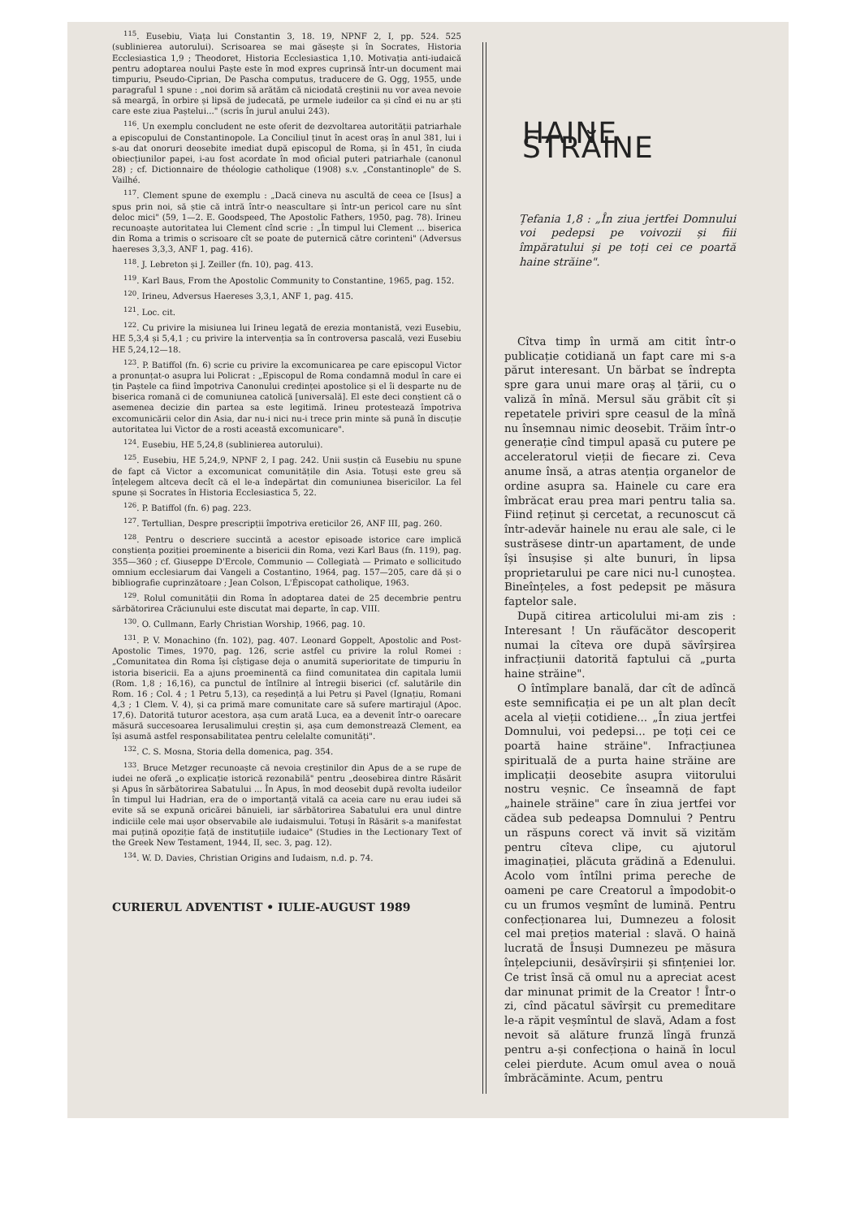<sup>115</sup>. Eusebiu, Viața lui Constantin 3, 18. 19, NPNF 2, I, pp. 524. 525 (sublinierea autorului). Scrisoarea se mai găsește și în Socrates, Historia Ecclesiastica 1,9 ; Theodoret, Historia Ecclesiastica 1,10. Motivația anti-iudaică pentru adoptarea noului Paște este în mod expres cuprinsă într-un document mai timpuriu, Pseudo-Ciprian, De Pascha computus, traducere de G. Ogg, 1955, unde paragraful 1 spune : „noi dorim să arătăm că niciodată creștinii nu vor avea nevoie să meargă, în orbire și lipsă de judecată, pe urmele iudeilor ca și cînd ei nu ar ști care este ziua Paștelui..." (scris în jurul anului 243).
<sup>116</sup>. Un exemplu concludent ne este oferit de dezvoltarea autorității patriarhale a episcopului de Constantinopole. La Conciliul ținut în acest oraș în anul 381, lui i s-au dat onoruri deosebite imediat după episcopul de Roma, și în 451, în ciuda obiecțiunilor papei, i-au fost acordate în mod oficial puteri patriarhale (canonul 28) ; cf. Dictionnaire de théologie catholique (1908) s.v. „Constantinople" de S. Vailhé.
<sup>117</sup>. Clement spune de exemplu : „Dacă cineva nu ascultă de ceea ce [Isus] a spus prin noi, să știe că intră într-o neascultare și într-un pericol care nu sînt deloc mici" (59, 1—2. E. Goodspeed, The Apostolic Fathers, 1950, pag. 78). Irineu recunoaște autoritatea lui Clement cînd scrie : „În timpul lui Clement ... biserica din Roma a trimis o scrisoare cît se poate de puternică către corinteni" (Adversus haereses 3,3,3, ANF 1, pag. 416).
<sup>118</sup>. J. Lebreton și J. Zeiller (fn. 10), pag. 413.
<sup>119</sup>. Karl Baus, From the Apostolic Community to Constantine, 1965, pag. 152.
<sup>120</sup>. Irineu, Adversus Haereses 3,3,1, ANF 1, pag. 415.
<sup>121</sup>. Loc. cit.
<sup>122</sup>. Cu privire la misiunea lui Irineu legată de erezia montanistă, vezi Eusebiu, HE 5,3,4 și 5,4,1 ; cu privire la intervenția sa în controversa pascală, vezi Eusebiu HE 5,24,12—18.
<sup>123</sup>. P. Batiffol (fn. 6) scrie cu privire la excomunicarea pe care episcopul Victor a pronunțat-o asupra lui Policrat : „Episcopul de Roma condamnă modul în care ei țin Paștele ca fiind împotriva Canonului credinței apostolice și el îi desparte nu de biserica romană ci de comuniunea catolică [universală]. El este deci conștient că o asemenea decizie din partea sa este legitimă. Irineu protestează împotriva excomunicării celor din Asia, dar nu-i nici nu-i trece prin minte să pună în discuție autoritatea lui Victor de a rosti această excomunicare".
<sup>124</sup>. Eusebiu, HE 5,24,8 (sublinierea autorului).
<sup>125</sup>. Eusebiu, HE 5,24,9, NPNF 2, I pag. 242. Unii susțin că Eusebiu nu spune de fapt că Victor a excomunicat comunitățile din Asia. Totuși este greu să înțelegem altceva decît că el le-a îndepărtat din comuniunea bisericilor. La fel spune și Socrates în Historia Ecclesiastica 5, 22.
<sup>126</sup>. P. Batiffol (fn. 6) pag. 223.
<sup>127</sup>. Tertullian, Despre prescripții împotriva ereticilor 26, ANF III, pag. 260.
<sup>128</sup>. Pentru o descriere succintă a acestor episoade istorice care implică conștiența poziției proeminente a bisericii din Roma, vezi Karl Baus (fn. 119), pag. 355—360 ; cf. Giuseppe D'Ercole, Communio — Collegiatà — Primato e sollicitudo omnium ecclesiarum dai Vangeli a Costantino, 1964, pag. 157—205, care dă și o bibliografie cuprinzătoare ; Jean Colson, L'Épiscopat catholique, 1963.
<sup>129</sup>. Rolul comunității din Roma în adoptarea datei de 25 decembrie pentru sărbătorirea Crăciunului este discutat mai departe, în cap. VIII.
<sup>130</sup>. O. Cullmann, Early Christian Worship, 1966, pag. 10.
<sup>131</sup>. P. V. Monachino (fn. 102), pag. 407. Leonard Goppelt, Apostolic and Post-Apostolic Times, 1970, pag. 126, scrie astfel cu privire la rolul Romei : „Comunitatea din Roma își cîștigase deja o anumită superioritate de timpuriu în istoria bisericii. Ea a ajuns proeminentă ca fiind comunitatea din capitala lumii (Rom. 1,8 ; 16,16), ca punctul de întîlnire al întregii biserici (cf. salutările din Rom. 16 ; Col. 4 ; 1 Petru 5,13), ca reședință a lui Petru și Pavel (Ignațiu, Romani 4,3 ; 1 Clem. V. 4), și ca primă mare comunitate care să sufere martirajul (Apoc. 17,6). Datorită tuturor acestora, așa cum arată Luca, ea a devenit într-o oarecare măsură succesoarea Ierusalimului creștin și, așa cum demonstrează Clement, ea își asumă astfel responsabilitatea pentru celelalte comunități".
<sup>132</sup>. C. S. Mosna, Storia della domenica, pag. 354.
<sup>133</sup>. Bruce Metzger recunoaște că nevoia creștinilor din Apus de a se rupe de iudei ne oferă „o explicație istorică rezonabilă" pentru „deosebirea dintre Răsărit și Apus în sărbătorirea Sabatului ... În Apus, în mod deosebit după revolta iudeilor în timpul lui Hadrian, era de o importanță vitală ca aceia care nu erau iudei să evite să se expună oricărei bănuieli, iar sărbătorirea Sabatului era unul dintre indiciile cele mai ușor observabile ale iudaismului. Totuși în Răsărit s-a manifestat mai puțină opoziție față de instituțiile iudaice" (Studies in the Lectionary Text of the Greek New Testament, 1944, II, sec. 3, pag. 12).
<sup>134</sup>. W. D. Davies, Christian Origins and Iudaism, n.d. p. 74.
CURIERUL ADVENTIST • IULIE-AUGUST 1989
HAINE STRĂINE
Țefania 1,8 : „În ziua jertfei Domnului voi pedepsi pe voivozii și fiii împăratului și pe toți cei ce poartă haine străine".
Cîtva timp în urmă am citit într-o publicație cotidiană un fapt care mi s-a părut interesant. Un bărbat se îndrepta spre gara unui mare oraș al țării, cu o valiză în mînă. Mersul său grăbit cît și repetatele priviri spre ceasul de la mînă nu însemnau nimic deosebit. Trăim într-o generație cînd timpul apasă cu putere pe acceleratorul vieții de fiecare zi. Ceva anume însă, a atras atenția organelor de ordine asupra sa. Hainele cu care era îmbrăcat erau prea mari pentru talia sa. Fiind reținut și cercetat, a recunoscut că într-adevăr hainele nu erau ale sale, ci le sustrăsese dintr-un apartament, de unde își însușise și alte bunuri, în lipsa proprietarului pe care nici nu-l cunoștea. Bineînțeles, a fost pedepsit pe măsura faptelor sale.
După citirea articolului mi-am zis : Interesant ! Un răufăcător descoperit numai la cîteva ore după săvîrșirea infracțiunii datorită faptului că „purta haine străine".
O întîmplare banală, dar cît de adîncă este semnificația ei pe un alt plan decît acela al vieții cotidiene... „În ziua jertfei Domnului, voi pedepsi... pe toți cei ce poartă haine străine". Infracțiunea spirituală de a purta haine străine are implicații deosebite asupra viitorului nostru veșnic. Ce înseamnă de fapt „hainele străine" care în ziua jertfei vor cădea sub pedeapsa Domnului ? Pentru un răspuns corect vă invit să vizităm pentru cîteva clipe, cu ajutorul imaginației, plăcuta grădină a Edenului. Acolo vom întîlni prima pereche de oameni pe care Creatorul a împodobit-o cu un frumos veșmînt de lumină. Pentru confecționarea lui, Dumnezeu a folosit cel mai prețios material : slavă. O haină lucrată de Însuși Dumnezeu pe măsura înțelepciunii, desăvîrșirii și sfințeniei lor. Ce trist însă că omul nu a apreciat acest dar minunat primit de la Creator ! Într-o zi, cînd păcatul săvîrșit cu premeditare le-a răpit veșmîntul de slavă, Adam a fost nevoit să alăture frunză lîngă frunză pentru a-și confecționa o haină în locul celei pierdute. Acum omul avea o nouă îmbrăcăminte. Acum, pentru